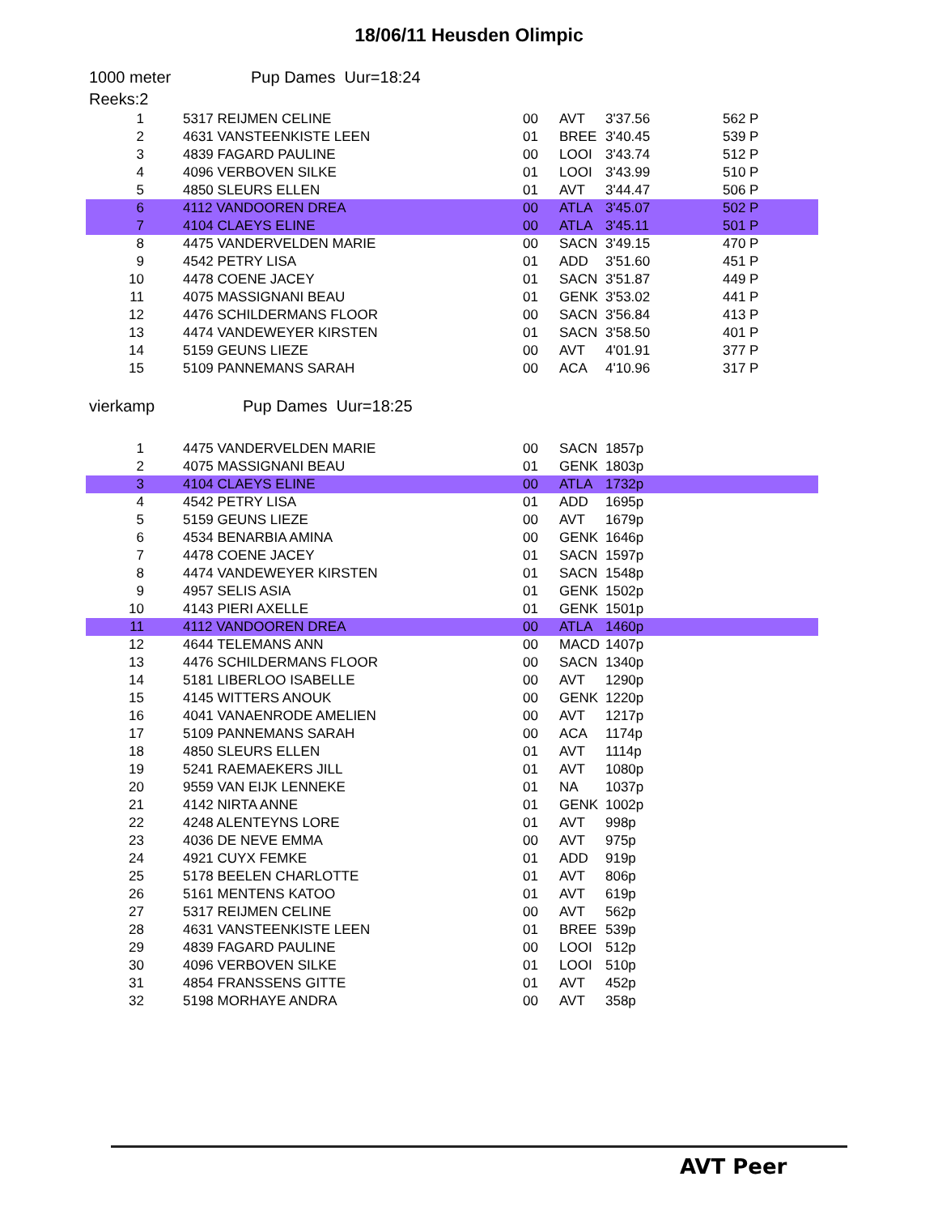18/06/11 Heusden Olimpic
1000 meter Pup Dames Uur=18:24
Reeks:2
| 1 | 5317 REIJMEN CELINE | 00 | AVT | 3'37.56 | 562 P |
| 2 | 4631 VANSTEENKISTE LEEN | 01 | BREE | 3'40.45 | 539 P |
| 3 | 4839 FAGARD PAULINE | 00 | LOOI | 3'43.74 | 512 P |
| 4 | 4096 VERBOVEN SILKE | 01 | LOOI | 3'43.99 | 510 P |
| 5 | 4850 SLEURS ELLEN | 01 | AVT | 3'44.47 | 506 P |
| 6 | 4112 VANDOOREN DREA | 00 | ATLA | 3'45.07 | 502 P |
| 7 | 4104 CLAEYS ELINE | 00 | ATLA | 3'45.11 | 501 P |
| 8 | 4475 VANDERVELDEN MARIE | 00 | SACN | 3'49.15 | 470 P |
| 9 | 4542 PETRY LISA | 01 | ADD | 3'51.60 | 451 P |
| 10 | 4478 COENE JACEY | 01 | SACN | 3'51.87 | 449 P |
| 11 | 4075 MASSIGNANI BEAU | 01 | GENK | 3'53.02 | 441 P |
| 12 | 4476 SCHILDERMANS FLOOR | 00 | SACN | 3'56.84 | 413 P |
| 13 | 4474 VANDEWEYER KIRSTEN | 01 | SACN | 3'58.50 | 401 P |
| 14 | 5159 GEUNS LIEZE | 00 | AVT | 4'01.91 | 377 P |
| 15 | 5109 PANNEMANS SARAH | 00 | ACA | 4'10.96 | 317 P |
vierkamp Pup Dames Uur=18:25
| 1 | 4475 VANDERVELDEN MARIE | 00 | SACN | 1857p |
| 2 | 4075 MASSIGNANI BEAU | 01 | GENK | 1803p |
| 3 | 4104 CLAEYS ELINE | 00 | ATLA | 1732p |
| 4 | 4542 PETRY LISA | 01 | ADD | 1695p |
| 5 | 5159 GEUNS LIEZE | 00 | AVT | 1679p |
| 6 | 4534 BENARBIA AMINA | 00 | GENK | 1646p |
| 7 | 4478 COENE JACEY | 01 | SACN | 1597p |
| 8 | 4474 VANDEWEYER KIRSTEN | 01 | SACN | 1548p |
| 9 | 4957 SELIS ASIA | 01 | GENK | 1502p |
| 10 | 4143 PIERI AXELLE | 01 | GENK | 1501p |
| 11 | 4112 VANDOOREN DREA | 00 | ATLA | 1460p |
| 12 | 4644 TELEMANS ANN | 00 | MACD | 1407p |
| 13 | 4476 SCHILDERMANS FLOOR | 00 | SACN | 1340p |
| 14 | 5181 LIBERLOO ISABELLE | 00 | AVT | 1290p |
| 15 | 4145 WITTERS ANOUK | 00 | GENK | 1220p |
| 16 | 4041 VANAENRODE AMELIEN | 00 | AVT | 1217p |
| 17 | 5109 PANNEMANS SARAH | 00 | ACA | 1174p |
| 18 | 4850 SLEURS ELLEN | 01 | AVT | 1114p |
| 19 | 5241 RAEMAEKERS JILL | 01 | AVT | 1080p |
| 20 | 9559 VAN EIJK LENNEKE | 01 | NA | 1037p |
| 21 | 4142 NIRTA ANNE | 01 | GENK | 1002p |
| 22 | 4248 ALENTEYNS LORE | 01 | AVT | 998p |
| 23 | 4036 DE NEVE EMMA | 00 | AVT | 975p |
| 24 | 4921 CUYX FEMKE | 01 | ADD | 919p |
| 25 | 5178 BEELEN CHARLOTTE | 01 | AVT | 806p |
| 26 | 5161 MENTENS KATOO | 01 | AVT | 619p |
| 27 | 5317 REIJMEN CELINE | 00 | AVT | 562p |
| 28 | 4631 VANSTEENKISTE LEEN | 01 | BREE | 539p |
| 29 | 4839 FAGARD PAULINE | 00 | LOOI | 512p |
| 30 | 4096 VERBOVEN SILKE | 01 | LOOI | 510p |
| 31 | 4854 FRANSSENS GITTE | 01 | AVT | 452p |
| 32 | 5198 MORHAYE ANDRA | 00 | AVT | 358p |
AVT Peer